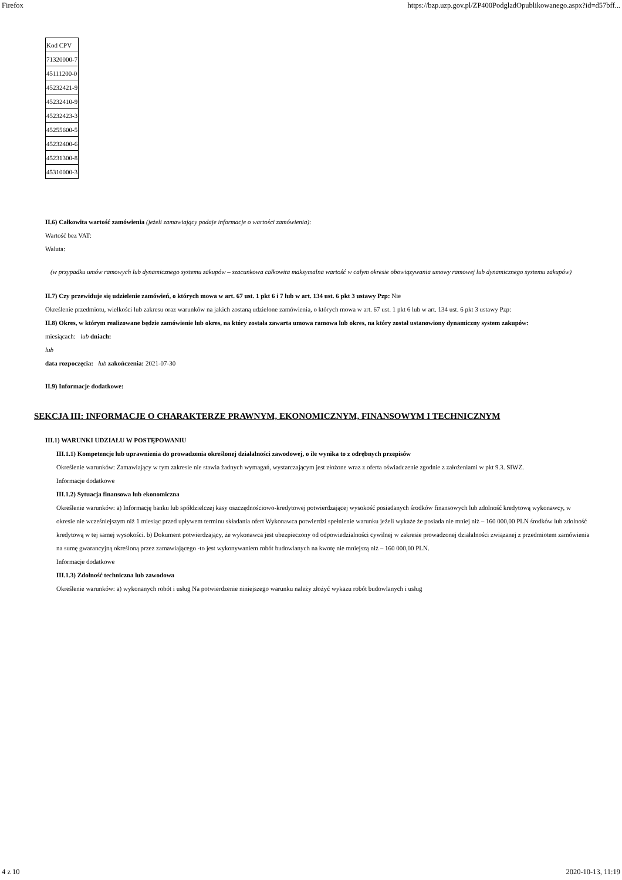Firefox https://bzp.uzp.gov.pl/ZP400PodgladOpublikowanego.aspx?id=d57bff...
| Kod CPV |
| 71320000-7 |
| 45111200-0 |
| 45232421-9 |
| 45232410-9 |
| 45232423-3 |
| 45255600-5 |
| 45232400-6 |
| 45231300-8 |
| 45310000-3 |
II.6) Całkowita wartość zamówienia (jeżeli zamawiający podaje informacje o wartości zamówienia):
Wartość bez VAT:
Waluta:
(w przypadku umów ramowych lub dynamicznego systemu zakupów – szacunkowa całkowita maksymalna wartość w całym okresie obowiązywania umowy ramowej lub dynamicznego systemu zakupów)
II.7) Czy przewiduje się udzielenie zamówień, o których mowa w art. 67 ust. 1 pkt 6 i 7 lub w art. 134 ust. 6 pkt 3 ustawy Pzp: Nie
Określenie przedmiotu, wielkości lub zakresu oraz warunków na jakich zostaną udzielone zamówienia, o których mowa w art. 67 ust. 1 pkt 6 lub w art. 134 ust. 6 pkt 3 ustawy Pzp:
II.8) Okres, w którym realizowane będzie zamówienie lub okres, na który została zawarta umowa ramowa lub okres, na który został ustanowiony dynamiczny system zakupów:
miesiącach: lub dniach:
lub
data rozpoczęcia: lub zakończenia: 2021-07-30
II.9) Informacje dodatkowe:
SEKCJA III: INFORMACJE O CHARAKTERZE PRAWNYM, EKONOMICZNYM, FINANSOWYM I TECHNICZNYM
III.1) WARUNKI UDZIAŁU W POSTĘPOWANIU
III.1.1) Kompetencje lub uprawnienia do prowadzenia określonej działalności zawodowej, o ile wynika to z odrębnych przepisów
Określenie warunków: Zamawiający w tym zakresie nie stawia żadnych wymagań, wystarczającym jest złożone wraz z oferta oświadczenie zgodnie z założeniami w pkt 9.3. SIWZ.
Informacje dodatkowe
III.1.2) Sytuacja finansowa lub ekonomiczna
Określenie warunków: a) Informację banku lub spółdzielczej kasy oszczędnościowo-kredytowej potwierdzającej wysokość posiadanych środków finansowych lub zdolność kredytową wykonawcy, w okresie nie wcześniejszym niż 1 miesiąc przed upływem terminu składania ofert Wykonawca potwierdzi spełnienie warunku jeżeli wykaże że posiada nie mniej niż – 160 000,00 PLN środków lub zdolność kredytową w tej samej wysokości. b) Dokument potwierdzający, że wykonawca jest ubezpieczony od odpowiedzialności cywilnej w zakresie prowadzonej działalności związanej z przedmiotem zamówienia na sumę gwarancyjną określoną przez zamawiającego -to jest wykonywaniem robót budowlanych na kwotę nie mniejszą niż – 160 000,00 PLN.
Informacje dodatkowe
III.1.3) Zdolność techniczna lub zawodowa
Określenie warunków: a) wykonanych robót i usług Na potwierdzenie niniejszego warunku należy złożyć wykazu robót budowlanych i usług
4 z 10 2020-10-13, 11:19